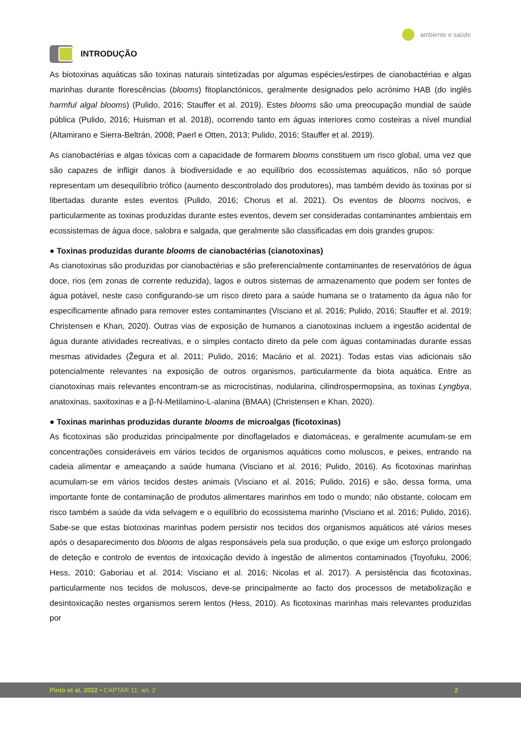ambiente e saúde
INTRODUÇÃO
As biotoxinas aquáticas são toxinas naturais sintetizadas por algumas espécies/estirpes de cianobactérias e algas marinhas durante florescências (blooms) fitoplanctónicos, geralmente designados pelo acrónimo HAB (do inglês harmful algal blooms) (Pulido, 2016; Stauffer et al. 2019). Estes blooms são uma preocupação mundial de saúde pública (Pulido, 2016; Huisman et al. 2018), ocorrendo tanto em águas interiores como costeiras a nível mundial (Altamirano e Sierra-Beltrán, 2008; Paerl e Otten, 2013; Pulido, 2016; Stauffer et al. 2019).
As cianobactérias e algas tóxicas com a capacidade de formarem blooms constituem um risco global, uma vez que são capazes de infligir danos à biodiversidade e ao equilíbrio dos ecossistemas aquáticos, não só porque representam um desequilíbrio trófico (aumento descontrolado dos produtores), mas também devido às toxinas por si libertadas durante estes eventos (Pulido, 2016; Chorus et al. 2021). Os eventos de blooms nocivos, e particularmente as toxinas produzidas durante estes eventos, devem ser consideradas contaminantes ambientais em ecossistemas de água doce, salobra e salgada, que geralmente são classificadas em dois grandes grupos:
● Toxinas produzidas durante blooms de cianobactérias (cianotoxinas)
As cianotoxinas são produzidas por cianobactérias e são preferencialmente contaminantes de reservatórios de água doce, rios (em zonas de corrente reduzida), lagos e outros sistemas de armazenamento que podem ser fontes de água potável, neste caso configurando-se um risco direto para a saúde humana se o tratamento da água não for especificamente afinado para remover estes contaminantes (Visciano et al. 2016; Pulido, 2016; Stauffer et al. 2019; Christensen e Khan, 2020). Outras vias de exposição de humanos a cianotoxinas incluem a ingestão acidental de água durante atividades recreativas, e o simples contacto direto da pele com águas contaminadas durante essas mesmas atividades (Žegura et al. 2011; Pulido, 2016; Macário et al. 2021). Todas estas vias adicionais são potencialmente relevantes na exposição de outros organismos, particularmente da biota aquática. Entre as cianotoxinas mais relevantes encontram-se as microcistinas, nodularina, cilindrospermopsina, as toxinas Lyngbya, anatoxinas, saxitoxinas e a β-N-Metilamino-L-alanina (BMAA) (Christensen e Khan, 2020).
● Toxinas marinhas produzidas durante blooms de microalgas (ficotoxinas)
As ficotoxinas são produzidas principalmente por dinoflagelados e diatomáceas, e geralmente acumulam-se em concentrações consideráveis em vários tecidos de organismos aquáticos como moluscos, e peixes, entrando na cadeia alimentar e ameaçando a saúde humana (Visciano et al. 2016; Pulido, 2016). As ficotoxinas marinhas acumulam-se em vários tecidos destes animais (Visciano et al. 2016; Pulido, 2016) e são, dessa forma, uma importante fonte de contaminação de produtos alimentares marinhos em todo o mundo; não obstante, colocam em risco também a saúde da vida selvagem e o equilíbrio do ecossistema marinho (Visciano et al. 2016; Pulido, 2016). Sabe-se que estas biotoxinas marinhas podem persistir nos tecidos dos organismos aquáticos até vários meses após o desaparecimento dos blooms de algas responsáveis pela sua produção, o que exige um esforço prolongado de deteção e controlo de eventos de intoxicação devido à ingestão de alimentos contaminados (Toyofuku, 2006; Hess, 2010; Gaboriau et al. 2014; Visciano et al. 2016; Nicolas et al. 2017). A persistência das ficotoxinas, particularmente nos tecidos de moluscos, deve-se principalmente ao facto dos processos de metabolização e desintoxicação nestes organismos serem lentos (Hess, 2010). As ficotoxinas marinhas mais relevantes produzidas por
Pinto et al. 2022 • CAPTAR 11: art. 2 2